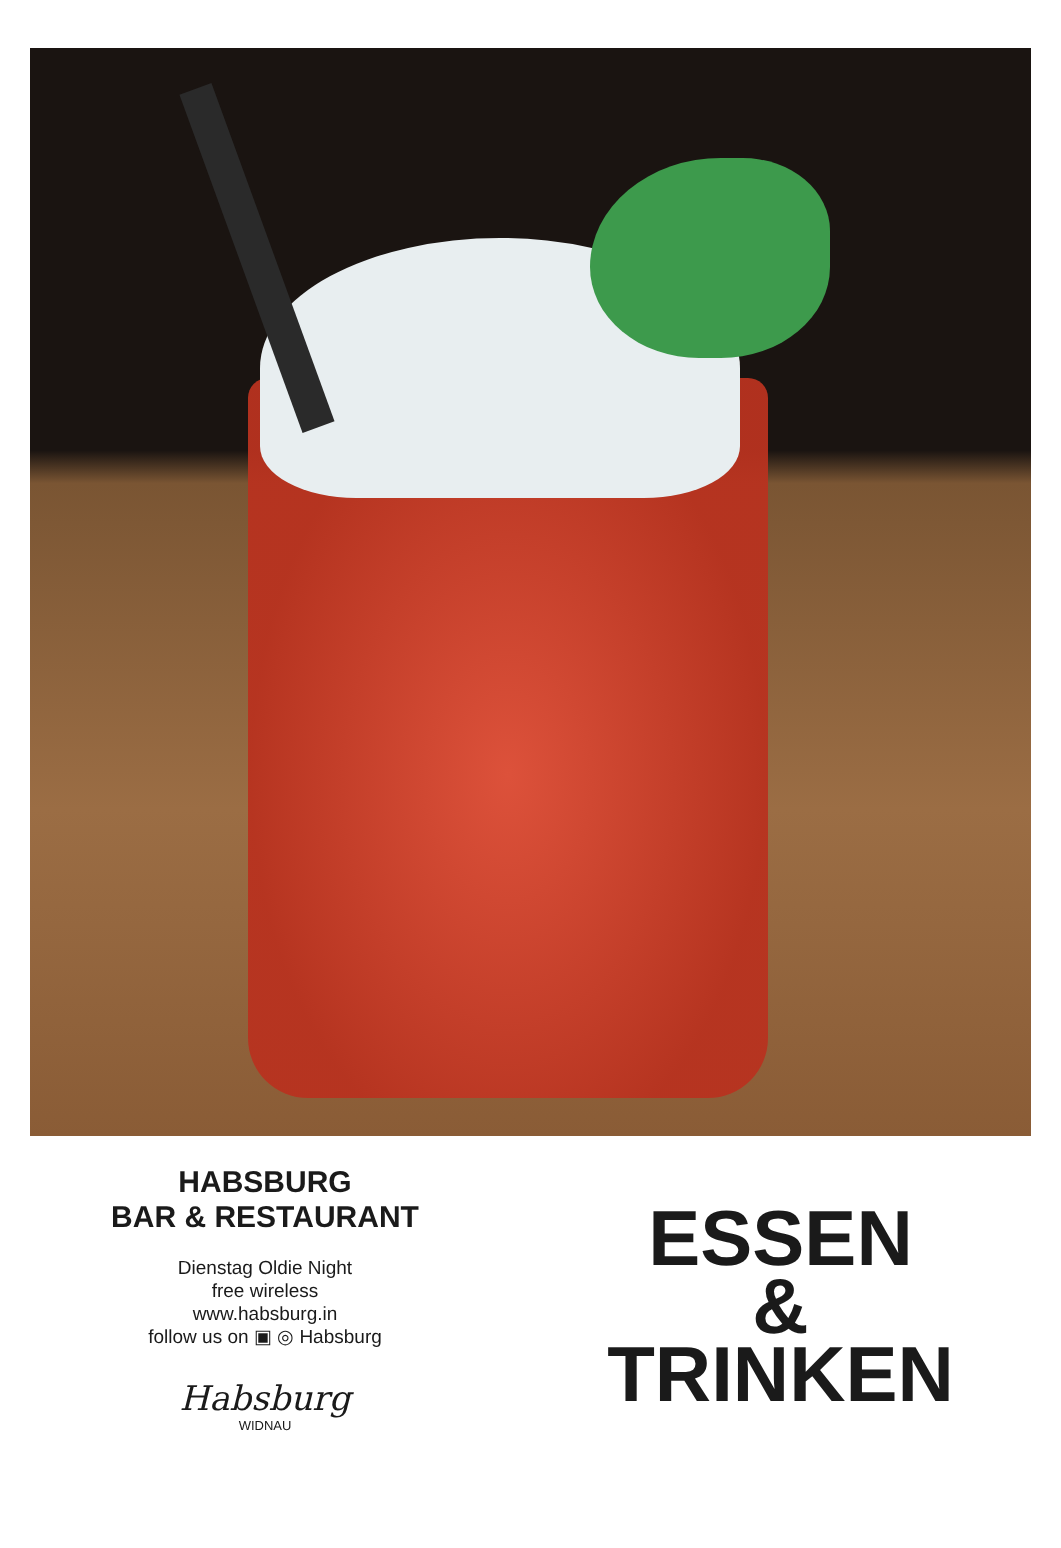HABSBURG
BAR & RESTAURANT
Dienstag Oldie Night
free wireless
www.habsburg.in
follow us on ▣ ◎ Habsburg
Habsburg
WIDNAU
ESSEN
&
TRINKEN